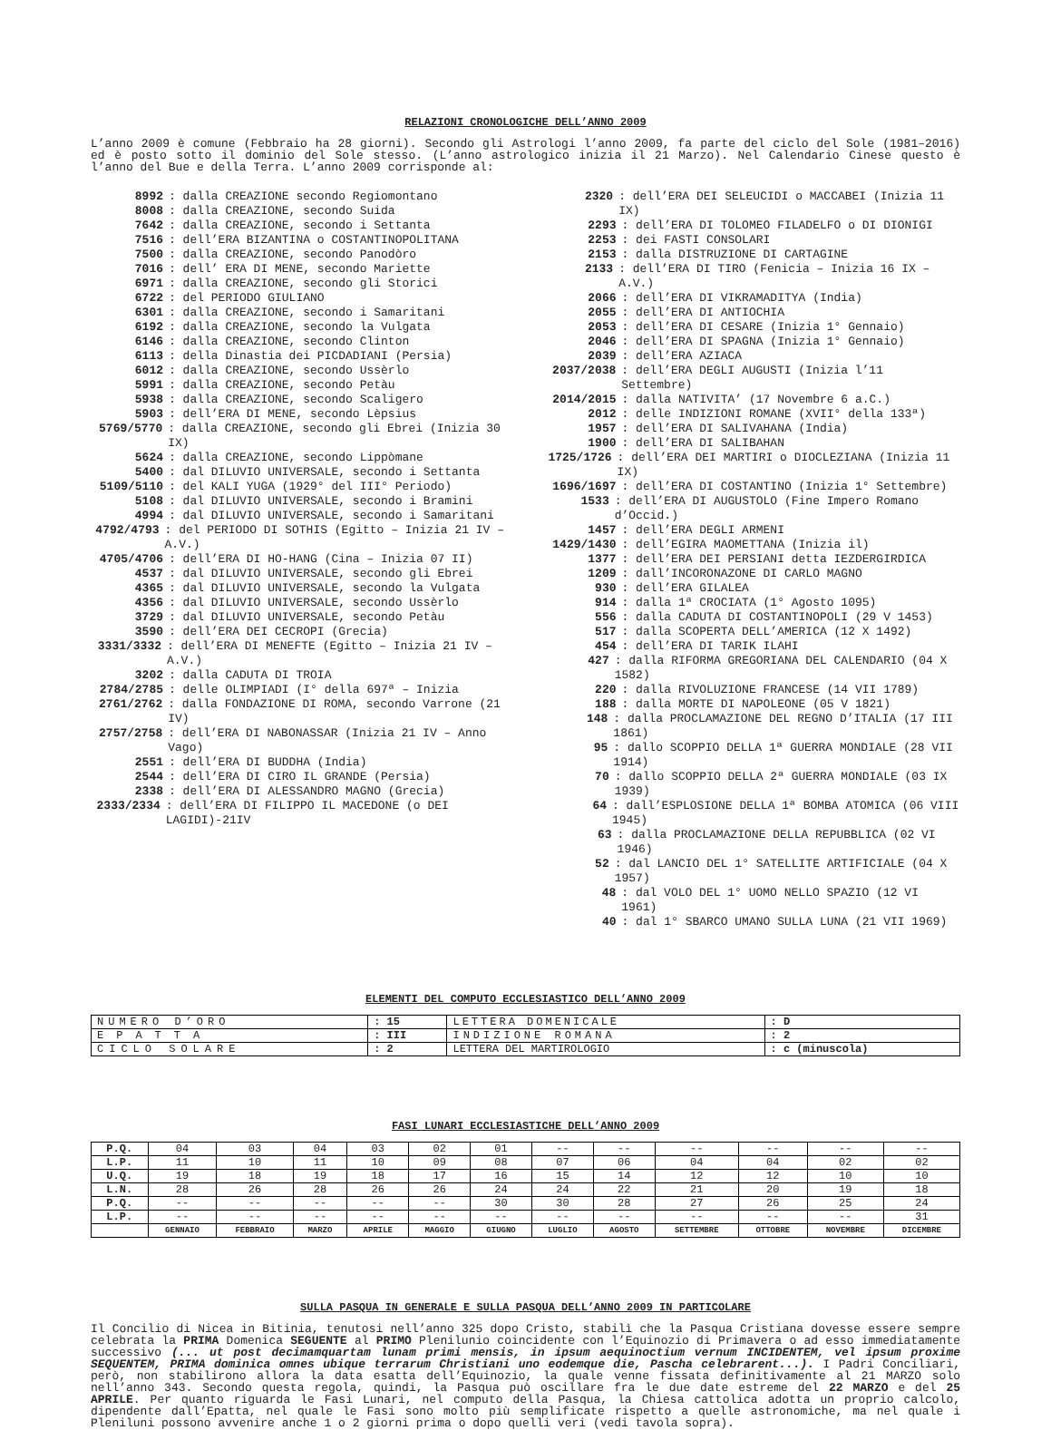RELAZIONI CRONOLOGICHE DELL’ANNO 2009
L’anno 2009 è comune (Febbraio ha 28 giorni). Secondo gli Astrologi l’anno 2009, fa parte del ciclo del Sole (1981–2016) ed è posto sotto il dominio del Sole stesso. (L’anno astrologico inizia il 21 Marzo). Nel Calendario Cinese questo è l’anno del Bue e della Terra. L’anno 2009 corrisponde al:
8992: dalla CREAZIONE secondo Regiomontano
8008: dalla CREAZIONE, secondo Suida
7642: dalla CREAZIONE, secondo i Settanta
7516: dell’ERA BIZANTINA o COSTANTINOPOLITANA
7500: dalla CREAZIONE, secondo Panodòro
7016: dell’ ERA DI MENE, secondo Mariette
6971: dalla CREAZIONE, secondo gli Storici
6722: del PERIODO GIULIANO
6301: dalla CREAZIONE, secondo i Samaritani
6192: dalla CREAZIONE, secondo la Vulgata
6146: dalla CREAZIONE, secondo Clinton
6113: della Dinastia dei PICDADIANI (Persia)
6012: dalla CREAZIONE, secondo Ussèrlo
5991: dalla CREAZIONE, secondo Petàu
5938: dalla CREAZIONE, secondo Scaligero
5903: dell’ERA DI MENE, secondo Lèpsius
5769/5770: dalla CREAZIONE, secondo gli Ebrei (Inizia 30 IX)
5624: dalla CREAZIONE, secondo Lippòmane
5400: dal DILUVIO UNIVERSALE, secondo i Settanta
5109/5110: del KALI YUGA (1929° del III° Periodo)
5108: dal DILUVIO UNIVERSALE, secondo i Bramini
4994: dal DILUVIO UNIVERSALE, secondo i Samaritani
4792/4793: del PERIODO DI SOTHIS (Egitto – Inizia 21 IV – A.V.)
4705/4706: dell’ERA DI HO-HANG (Cina – Inizia 07 II)
4537: dal DILUVIO UNIVERSALE, secondo gli Ebrei
4365: dal DILUVIO UNIVERSALE, secondo la Vulgata
4356: dal DILUVIO UNIVERSALE, secondo Ussèrlo
3729: dal DILUVIO UNIVERSALE, secondo Petàu
3590: dell’ERA DEI CECROPI (Grecia)
3331/3332: dell’ERA DI MENEFTE (Egitto – Inizia 21 IV – A.V.)
3202: dalla CADUTA DI TROIA
2784/2785: delle OLIMPIADI (I° della 697ª – Inizia
2761/2762: dalla FONDAZIONE DI ROMA, secondo Varrone (21 IV)
2757/2758: dell’ERA DI NABONASSAR (Inizia 21 IV – Anno Vago)
2551: dell’ERA DI BUDDHA (India)
2544: dell’ERA DI CIRO IL GRANDE (Persia)
2338: dell’ERA DI ALESSANDRO MAGNO (Grecia)
2333/2334: dell’ERA DI FILIPPO IL MACEDONE (o DEI LAGIDI)-21IV
2320: dell’ERA DEI SELEUCIDI o MACCABEI (Inizia 11 IX)
2293: dell’ERA DI TOLOMEO FILADELFO o DI DIONIGI
2253: dei FASTI CONSOLARI
2153: dalla DISTRUZIONE DI CARTAGINE
2133: dell’ERA DI TIRO (Fenicia – Inizia 16 IX – A.V.)
2066: dell’ERA DI VIKRAMADITYA (India)
2055: dell’ERA DI ANTIOCHIA
2053: dell’ERA DI CESARE (Inizia 1° Gennaio)
2046: dell’ERA DI SPAGNA (Inizia 1° Gennaio)
2039: dell’ERA AZIACA
2037/2038: dell’ERA DEGLI AUGUSTI (Inizia l’11 Settembre)
2014/2015: dalla NATIVITA’ (17 Novembre 6 a.C.)
2012: delle INDIZIONI ROMANE (XVII° della 133ª)
1957: dell’ERA DI SALIVAHANA (India)
1900: dell’ERA DI SALIBAHAN
1725/1726: dell’ERA DEI MARTIRI o DIOCLEZIANA (Inizia 11 IX)
1696/1697: dell’ERA DI COSTANTINO (Inizia 1° Settembre)
1533: dell’ERA DI AUGUSTOLO (Fine Impero Romano d’Occid.)
1457: dell’ERA DEGLI ARMENI
1429/1430: dell’EGIRA MAOMETTANA (Inizia il)
1377: dell’ERA DEI PERSIANI detta IEZDERGIRDICA
1209: dall’INCORONAZONE DI CARLO MAGNO
930: dell’ERA GILALEA
914: dalla 1ª CROCIATA (1° Agosto 1095)
556: dalla CADUTA DI COSTANTINOPOLI (29 V 1453)
517: dalla SCOPERTA DELL’AMERICA (12 X 1492)
454: dell’ERA DI TARIK ILAHI
427: dalla RIFORMA GREGORIANA DEL CALENDARIO (04 X 1582)
220: dalla RIVOLUZIONE FRANCESE (14 VII 1789)
188: dalla MORTE DI NAPOLEONE (05 V 1821)
148: dalla PROCLAMAZIONE DEL REGNO D’ITALIA (17 III 1861)
95: dallo SCOPPIO DELLA 1ª GUERRA MONDIALE (28 VII 1914)
70: dallo SCOPPIO DELLA 2ª GUERRA MONDIALE (03 IX 1939)
64: dall’ESPLOSIONE DELLA 1ª BOMBA ATOMICA (06 VIII 1945)
63: dalla PROCLAMAZIONE DELLA REPUBBLICA (02 VI 1946)
52: dal LANCIO DEL 1° SATELLITE ARTIFICIALE (04 X 1957)
48: dal VOLO DEL 1° UOMO NELLO SPAZIO (12 VI 1961)
40: dal 1° SBARCO UMANO SULLA LUNA (21 VII 1969)
ELEMENTI DEL COMPUTO ECCLESIASTICO DELL’ANNO 2009
| NUMERO D’ORO | : 15 | LETTERA DOMENICALE | : D |
| EPATTA | : III | INDIZIONE ROMANA | : 2 |
| CICLO SOLARE | : 2 | LETTERA DEL MARTIROLOGIO | : c (minuscola) |
FASI LUNARI ECCLESIASTICHE DELL’ANNO 2009
| P.Q. | 04 | 03 | 04 | 03 | 02 | 01 | -- | -- | -- | -- | -- | -- |
| L.P. | 11 | 10 | 11 | 10 | 09 | 08 | 07 | 06 | 04 | 04 | 02 | 02 |
| U.Q. | 19 | 18 | 19 | 18 | 17 | 16 | 15 | 14 | 12 | 12 | 10 | 10 |
| L.N. | 28 | 26 | 28 | 26 | 26 | 24 | 24 | 22 | 21 | 20 | 19 | 18 |
| P.Q. | -- | -- | -- | -- | -- | 30 | 30 | 28 | 27 | 26 | 25 | 24 |
| L.P. | -- | -- | -- | -- | -- | -- | -- | -- | -- | -- | -- | 31 |
| | GENNAIO | FEBBRAIO | MARZO | APRILE | MAGGIO | GIUGNO | LUGLIO | AGOSTO | SETTEMBRE | OTTOBRE | NOVEMBRE | DICEMBRE |
SULLA PASQUA IN GENERALE E SULLA PASQUA DELL’ANNO 2009 IN PARTICOLARE
Il Concilio di Nicea in Bitinia, tenutosi nell’anno 325 dopo Cristo, stabilì che la Pasqua Cristiana dovesse essere sempre celebrata la PRIMA Domenica SEGUENTE al PRIMO Plenilunio coincidente con l’Equinozio di Primavera o ad esso immediatamente successivo (... ut post decimamquartam lunam primi mensis, in ipsum aequinoctium vernum INCIDENTEM, vel ipsum proxime SEQUENTEM, PRIMA dominica omnes ubique terrarum Christiani uno eodemque die, Pascha celebrarent...). I Padri Conciliari, però, non stabilirono allora la data esatta dell’Equinozio, la quale venne fissata definitivamente al 21 MARZO solo nell’anno 343. Secondo questa regola, quindi, la Pasqua può oscillare fra le due date estreme del 22 MARZO e del 25 APRILE. Per quanto riguarda le Fasi Lunari, nel computo della Pasqua, la Chiesa cattolica adotta un proprio calcolo, dipendente dall’Epatta, nel quale le Fasi sono molto più semplificate rispetto a quelle astronomiche, ma nel quale i Pleniluni possono avvenire anche 1 o 2 giorni prima o dopo quelli veri (vedi tavola sopra).